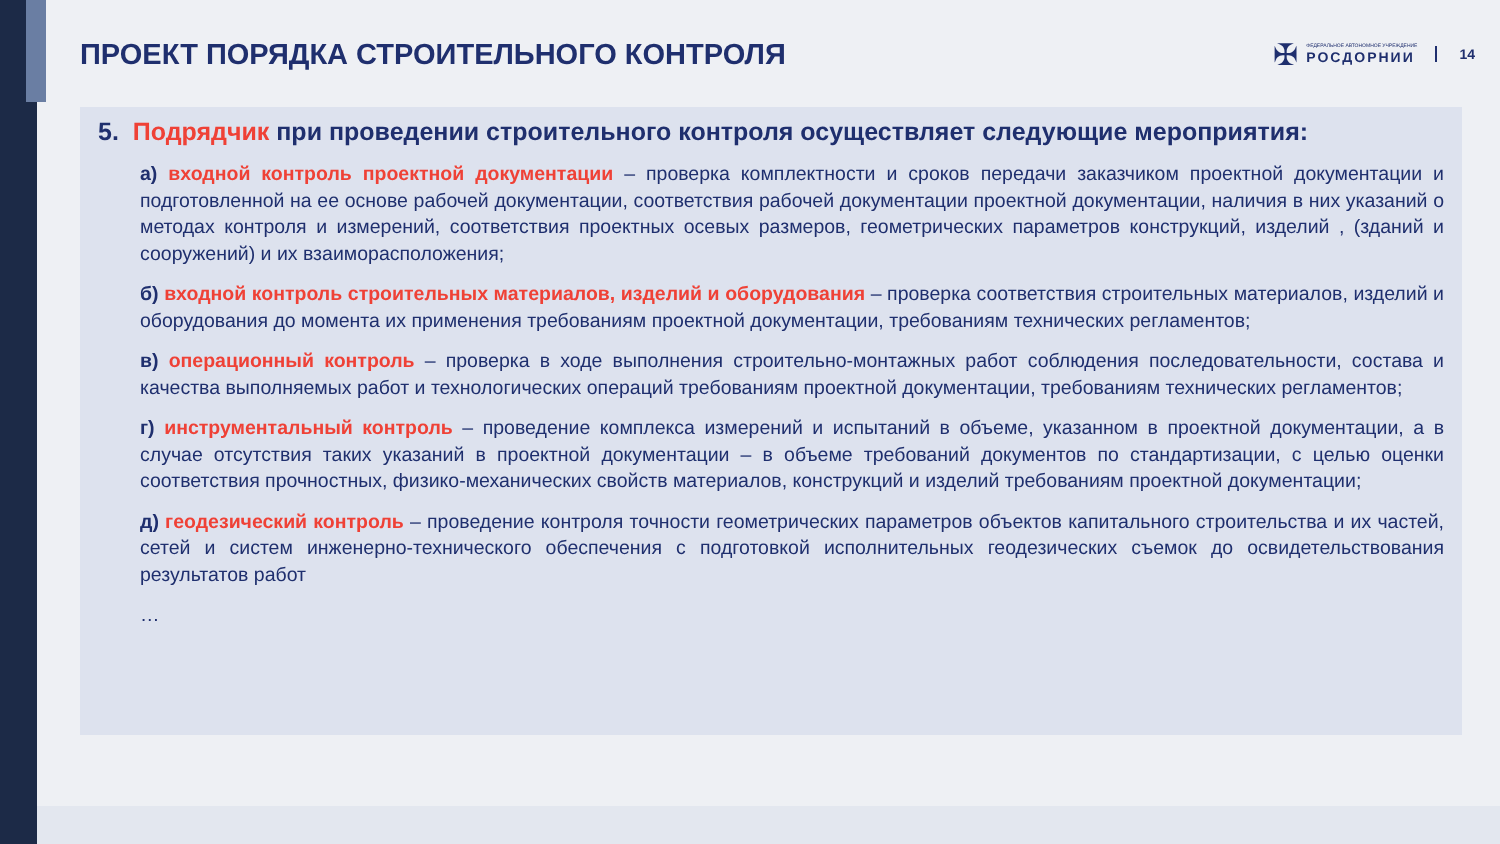ПРОЕКТ ПОРЯДКА СТРОИТЕЛЬНОГО КОНТРОЛЯ
✠
ФЕДЕРАЛЬНОЕ АВТОНОМНОЕ УЧРЕЖДЕНИЕ
РОСДОРНИИ
14
5. Подрядчик при проведении строительного контроля осуществляет следующие мероприятия:
а) входной контроль проектной документации – проверка комплектности и сроков передачи заказчиком проектной документации и подготовленной на ее основе рабочей документации, соответствия рабочей документации проектной документации, наличия в них указаний о методах контроля и измерений, соответствия проектных осевых размеров, геометрических параметров конструкций, изделий , (зданий и сооружений) и их взаиморасположения;
б) входной контроль строительных материалов, изделий и оборудования – проверка соответствия строительных материалов, изделий и оборудования до момента их применения требованиям проектной документации, требованиям технических регламентов;
в) операционный контроль – проверка в ходе выполнения строительно-монтажных работ соблюдения последовательности, состава и качества выполняемых работ и технологических операций требованиям проектной документации, требованиям технических регламентов;
г) инструментальный контроль – проведение комплекса измерений и испытаний в объеме, указанном в проектной документации, а в случае отсутствия таких указаний в проектной документации – в объеме требований документов по стандартизации, с целью оценки соответствия прочностных, физико-механических свойств материалов, конструкций и изделий требованиям проектной документации;
д) геодезический контроль – проведение контроля точности геометрических параметров объектов капитального строительства и их частей, сетей и систем инженерно-технического обеспечения с подготовкой исполнительных геодезических съемок до освидетельствования результатов работ
…